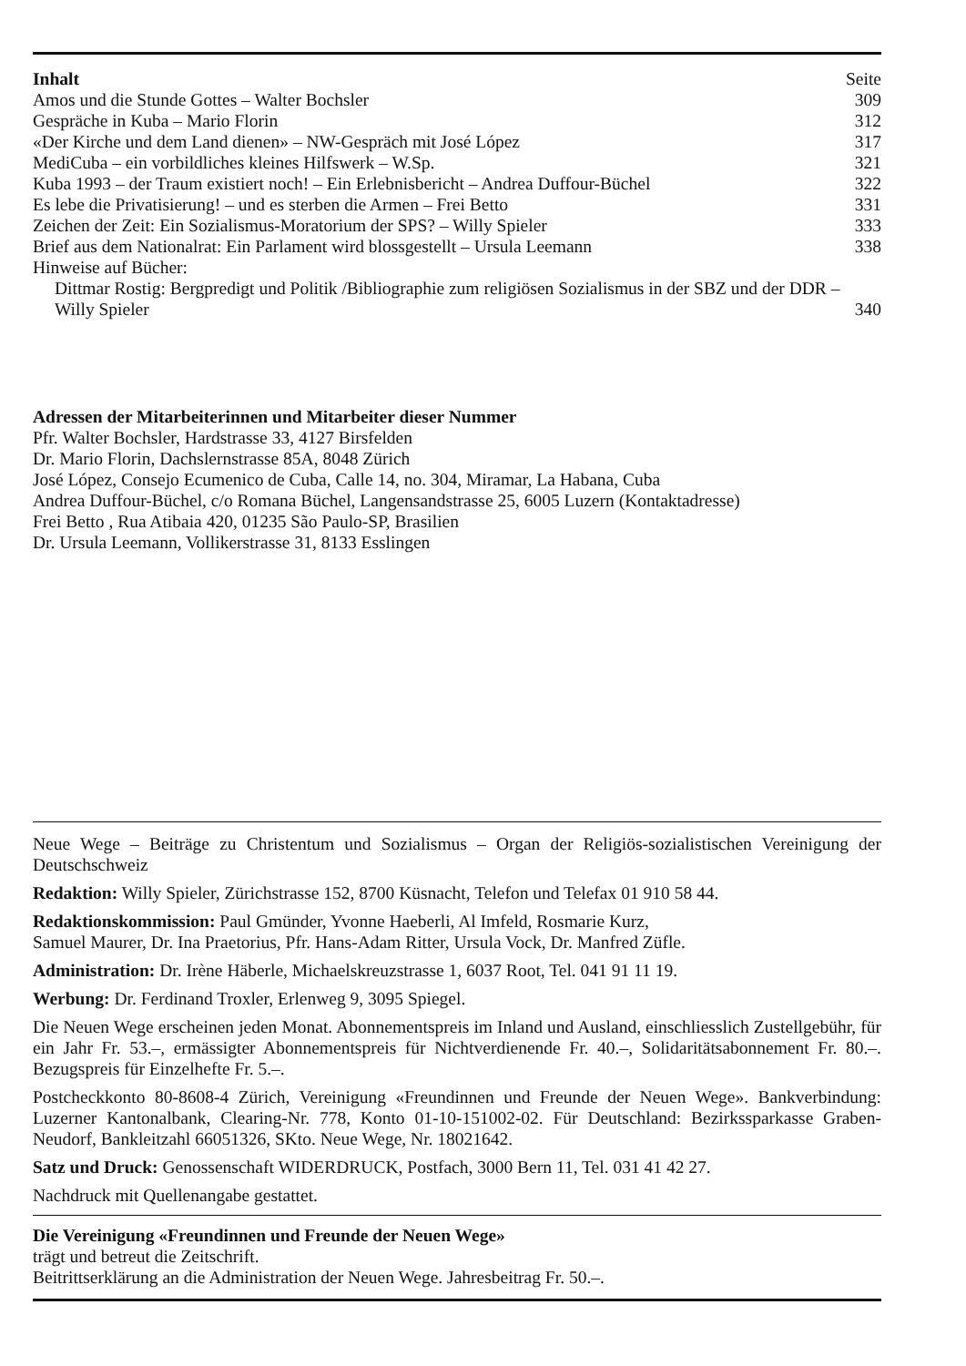| Inhalt | Seite |
| --- | --- |
| Amos und die Stunde Gottes – Walter Bochsler | 309 |
| Gespräche in Kuba – Mario Florin | 312 |
| «Der Kirche und dem Land dienen» – NW-Gespräch mit José López | 317 |
| MediCuba – ein vorbildliches kleines Hilfswerk – W.Sp. | 321 |
| Kuba 1993 – der Traum existiert noch! – Ein Erlebnisbericht – Andrea Duffour-Büchel | 322 |
| Es lebe die Privatisierung! – und es sterben die Armen – Frei Betto | 331 |
| Zeichen der Zeit: Ein Sozialismus-Moratorium der SPS? – Willy Spieler | 333 |
| Brief aus dem Nationalrat: Ein Parlament wird blossgestellt – Ursula Leemann | 338 |
| Hinweise auf Bücher: | |
| Dittmar Rostig: Bergpredigt und Politik /Bibliographie zum religiösen Sozialismus in der SBZ und der DDR – Willy Spieler | 340 |
Adressen der Mitarbeiterinnen und Mitarbeiter dieser Nummer
Pfr. Walter Bochsler, Hardstrasse 33, 4127 Birsfelden
Dr. Mario Florin, Dachslernstrasse 85A, 8048 Zürich
José López, Consejo Ecumenico de Cuba, Calle 14, no. 304, Miramar, La Habana, Cuba
Andrea Duffour-Büchel, c/o Romana Büchel, Langensandstrasse 25, 6005 Luzern (Kontaktadresse)
Frei Betto , Rua Atibaia 420, 01235 São Paulo-SP, Brasilien
Dr. Ursula Leemann, Vollikerstrasse 31, 8133 Esslingen
Neue Wege – Beiträge zu Christentum und Sozialismus – Organ der Religiös-sozialistischen Vereinigung der Deutschschweiz
Redaktion: Willy Spieler, Zürichstrasse 152, 8700 Küsnacht, Telefon und Telefax 01 910 58 44.
Redaktionskommission: Paul Gmünder, Yvonne Haeberli, Al Imfeld, Rosmarie Kurz,
Samuel Maurer, Dr. Ina Praetorius, Pfr. Hans-Adam Ritter, Ursula Vock, Dr. Manfred Züfle.
Administration: Dr. Irène Häberle, Michaelskreuzstrasse 1, 6037 Root, Tel. 041 91 11 19.
Werbung: Dr. Ferdinand Troxler, Erlenweg 9, 3095 Spiegel.
Die Neuen Wege erscheinen jeden Monat. Abonnementspreis im Inland und Ausland, einschliesslich Zustellgebühr, für ein Jahr Fr. 53.–, ermässigter Abonnementspreis für Nichtverdienende Fr. 40.–, Solidaritätsabonnement Fr. 80.–. Bezugspreis für Einzelhefte Fr. 5.–.
Postcheckkonto 80-8608-4 Zürich, Vereinigung «Freundinnen und Freunde der Neuen Wege». Bankverbindung: Luzerner Kantonalbank, Clearing-Nr. 778, Konto 01-10-151002-02. Für Deutschland: Bezirkssparkasse Graben-Neudorf, Bankleitzahl 66051326, SKto. Neue Wege, Nr. 18021642.
Satz und Druck: Genossenschaft WIDERDRUCK, Postfach, 3000 Bern 11, Tel. 031 41 42 27.
Nachdruck mit Quellenangabe gestattet.
Die Vereinigung «Freundinnen und Freunde der Neuen Wege»
trägt und betreut die Zeitschrift.
Beitrittserklärung an die Administration der Neuen Wege. Jahresbeitrag Fr. 50.–.